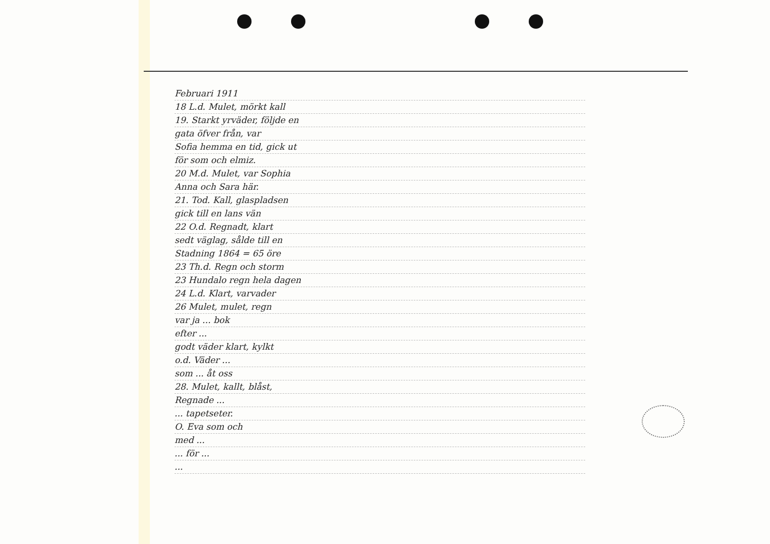Februari 1911
18 L.d. Mulet, mörkt kall
19. Starkt yrväder, följde en
gata öfver från, var
Sofia hemma en tid, gick ut
för som och elmiz.
20 M.d. Mulet, var Sophia
Anna och Sara här.
21. Tod. Kall, glaspladsen
gick till en lans vän
22 O.d. Regnadt, klart
sedt väglag, sålde till en
Stadning 1864 = 65 öre
23 Th.d. Regn och storm
23 Hundalo regn hela dagen
24 L.d. Klart, varvader
26 Mulet, mulet, regn
var ja ... bok
efter ...
godt väder klart, kylkt
o.d. Väder ...
som ... åt oss
28. Mulet, kallt, blåst,
Regnade ...
... tapetseter.
O. Eva som och
med ...
... för ...
...